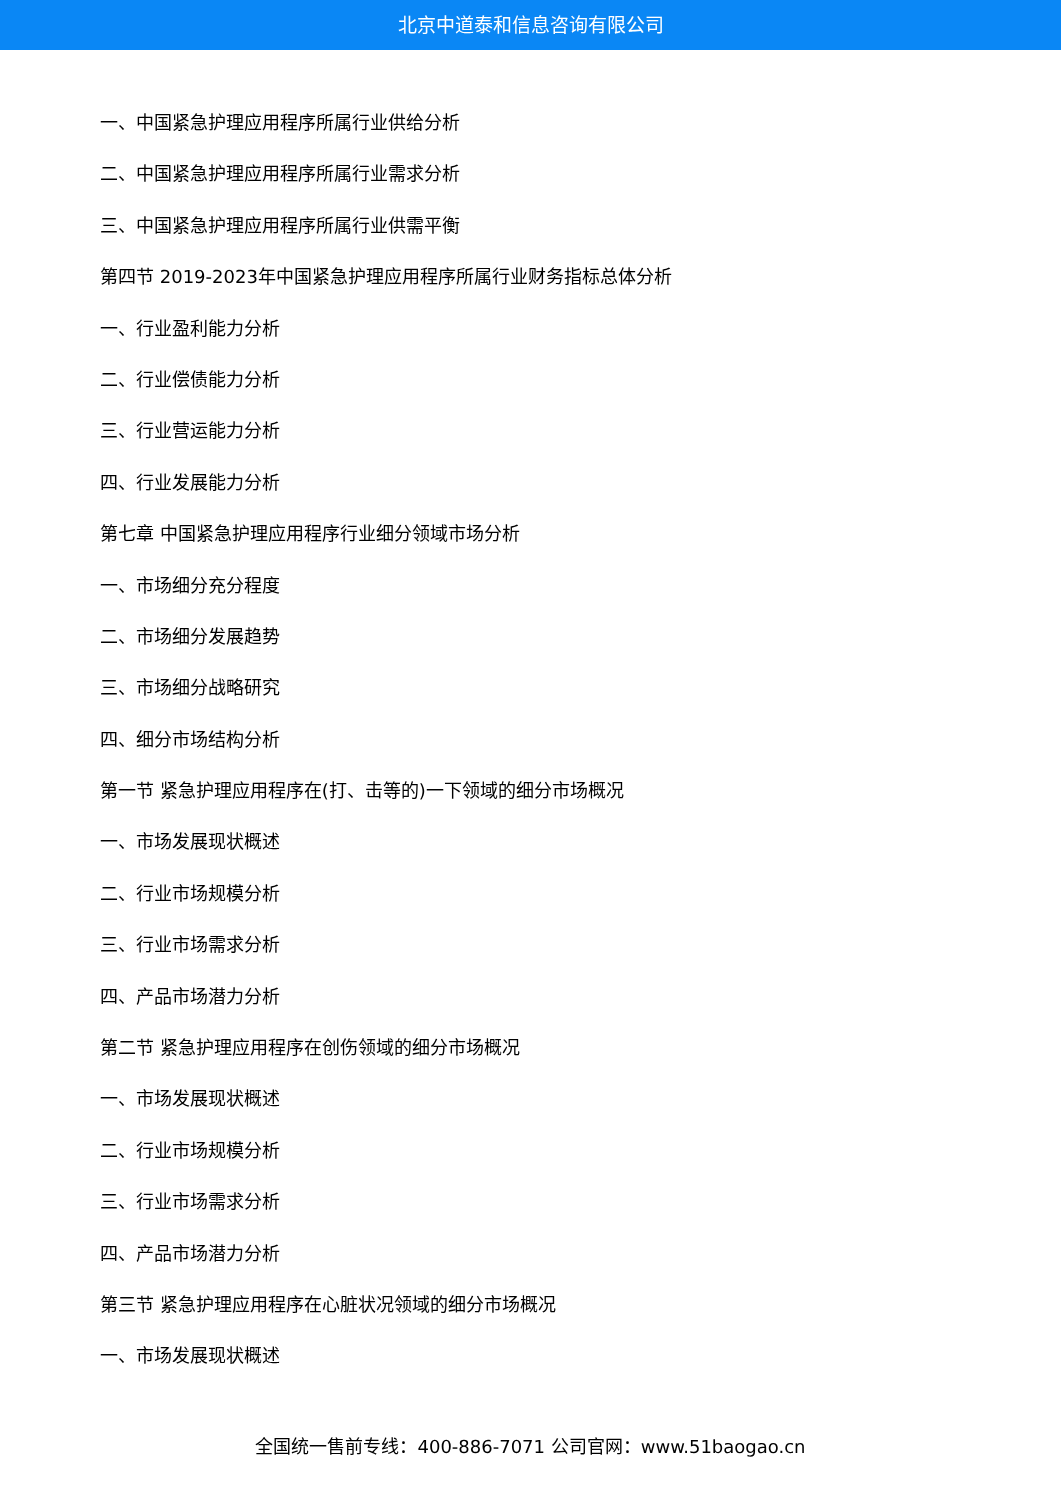北京中道泰和信息咨询有限公司
一、中国紧急护理应用程序所属行业供给分析
二、中国紧急护理应用程序所属行业需求分析
三、中国紧急护理应用程序所属行业供需平衡
第四节 2019-2023年中国紧急护理应用程序所属行业财务指标总体分析
一、行业盈利能力分析
二、行业偿债能力分析
三、行业营运能力分析
四、行业发展能力分析
第七章 中国紧急护理应用程序行业细分领域市场分析
一、市场细分充分程度
二、市场细分发展趋势
三、市场细分战略研究
四、细分市场结构分析
第一节 紧急护理应用程序在(打、击等的)一下领域的细分市场概况
一、市场发展现状概述
二、行业市场规模分析
三、行业市场需求分析
四、产品市场潜力分析
第二节 紧急护理应用程序在创伤领域的细分市场概况
一、市场发展现状概述
二、行业市场规模分析
三、行业市场需求分析
四、产品市场潜力分析
第三节 紧急护理应用程序在心脏状况领域的细分市场概况
一、市场发展现状概述
全国统一售前专线：400-886-7071 公司官网：www.51baogao.cn